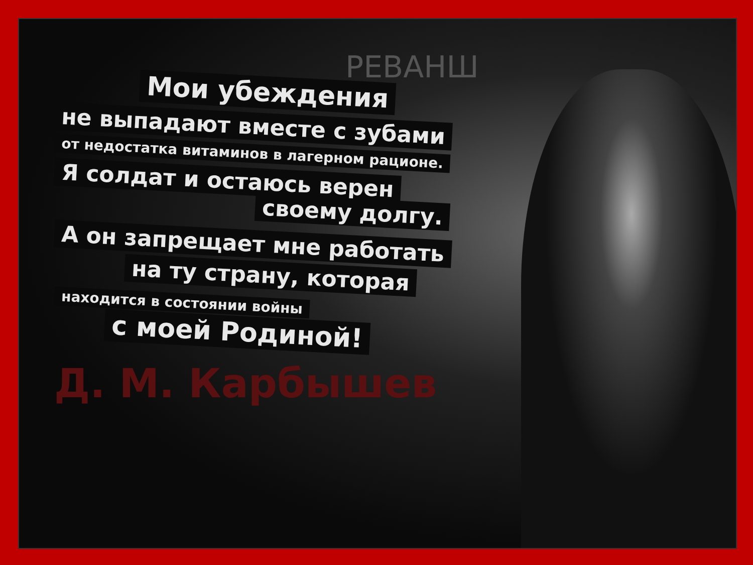РЕВАНШ
Мои убеждения
не выпадают вместе с зубами
от недостатка витаминов в лагерном рационе.
Я солдат и остаюсь верен
своему долгу.
А он запрещает мне работать
на ту страну, которая
находится в состоянии войны
с моей Родиной!
Д. М. Карбышев